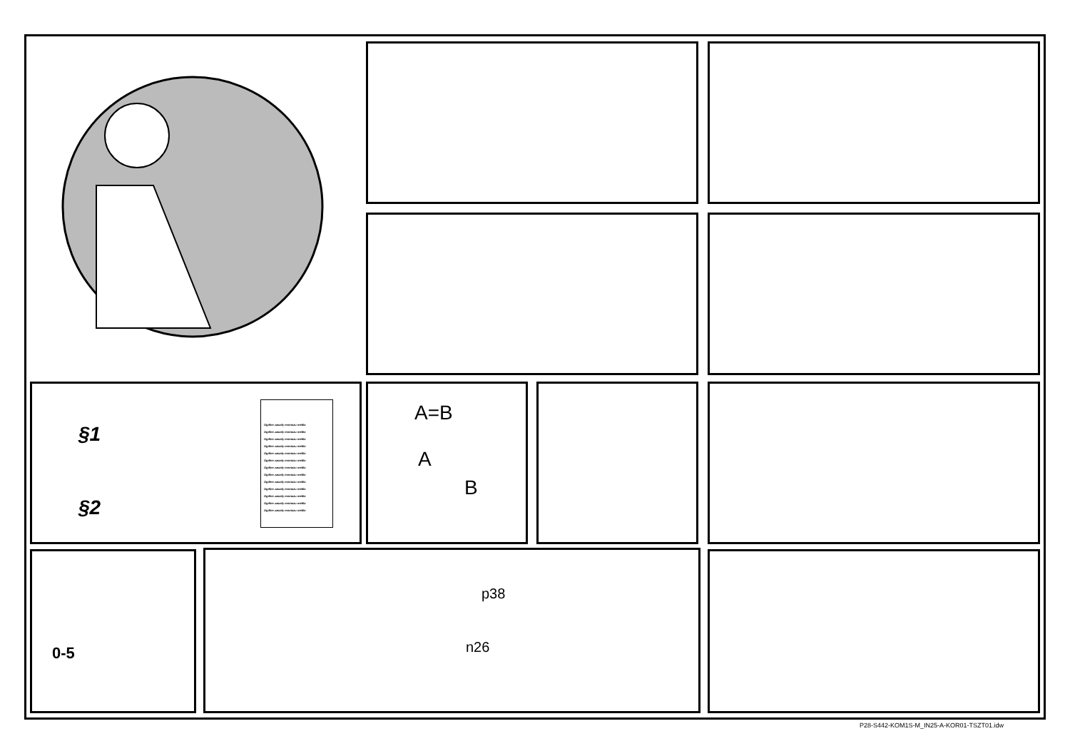§1
§2
Ogólne zasady montażu mebla
Ogólne zasady montażu mebla
Ogólne zasady montażu mebla
Ogólne zasady montażu mebla
Ogólne zasady montażu mebla
Ogólne zasady montażu mebla
Ogólne zasady montażu mebla
Ogólne zasady montażu mebla
Ogólne zasady montażu mebla
Ogólne zasady montażu mebla
Ogólne zasady montażu mebla
Ogólne zasady montażu mebla
Ogólne zasady montażu mebla
A=B
A
B
0-5
p38
n26
P28-S442-KOM1S-M_IN25-A-KOR01-TSZT01.idw